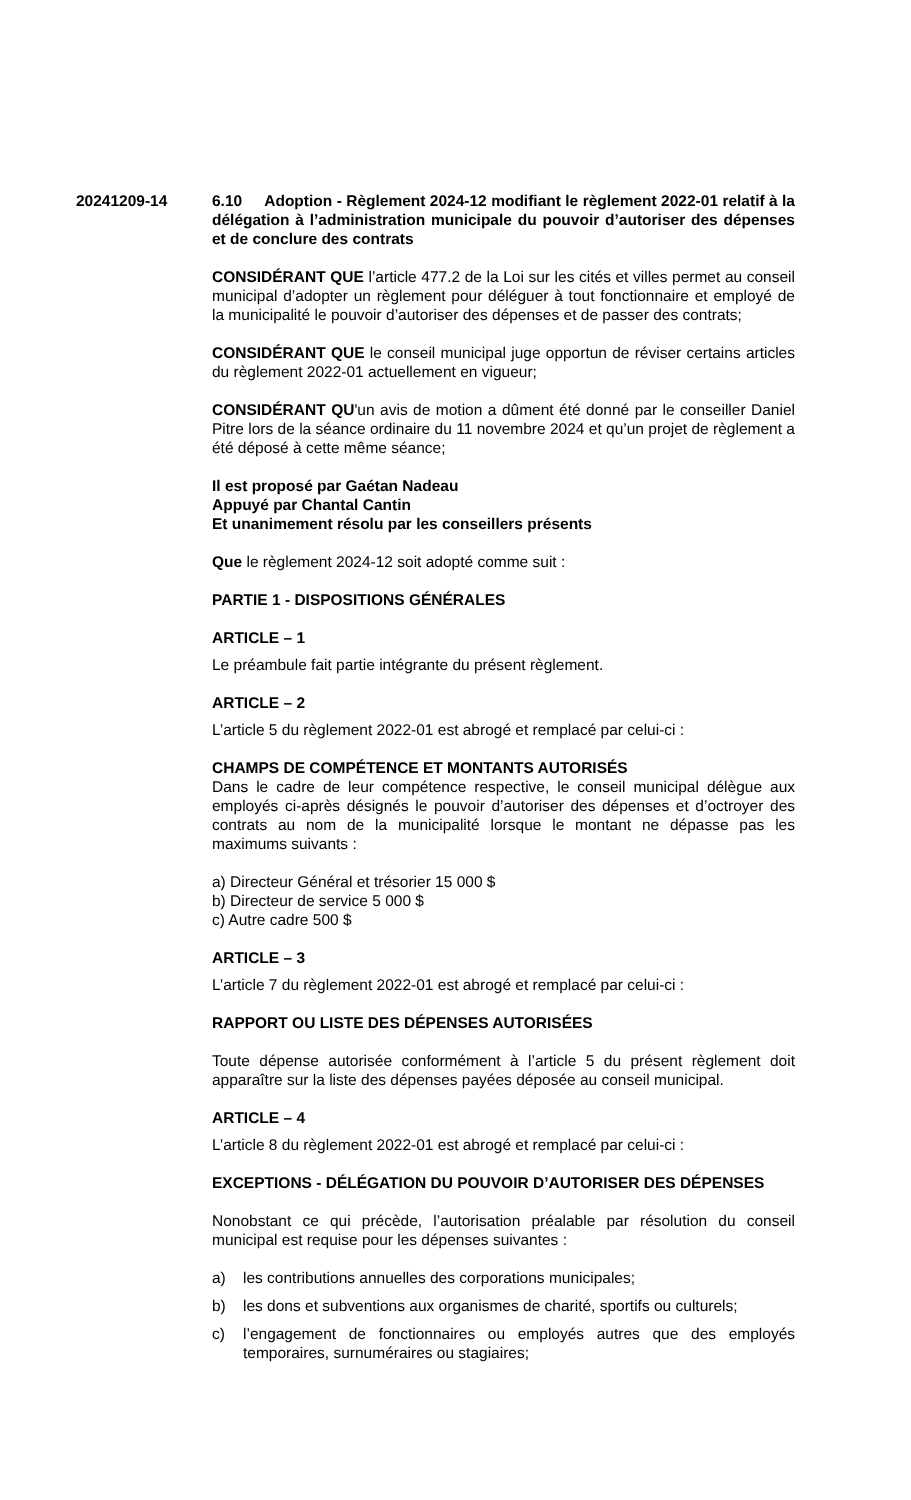20241209-14 6.10 Adoption - Règlement 2024-12 modifiant le règlement 2022-01 relatif à la délégation à l’administration municipale du pouvoir d’autoriser des dépenses et de conclure des contrats
CONSIDÉRANT QUE l’article 477.2 de la Loi sur les cités et villes permet au conseil municipal d’adopter un règlement pour déléguer à tout fonctionnaire et employé de la municipalité le pouvoir d’autoriser des dépenses et de passer des contrats;
CONSIDÉRANT QUE le conseil municipal juge opportun de réviser certains articles du règlement 2022-01 actuellement en vigueur;
CONSIDÉRANT QU'un avis de motion a dûment été donné par le conseiller Daniel Pitre lors de la séance ordinaire du 11 novembre 2024 et qu’un projet de règlement a été déposé à cette même séance;
Il est proposé par Gaétan Nadeau
Appuyé par Chantal Cantin
Et unanimement résolu par les conseillers présents
Que le règlement 2024-12 soit adopté comme suit :
PARTIE 1 - DISPOSITIONS GÉNÉRALES
ARTICLE – 1
Le préambule fait partie intégrante du présent règlement.
ARTICLE – 2
L’article 5 du règlement 2022-01 est abrogé et remplacé par celui-ci :
CHAMPS DE COMPÉTENCE ET MONTANTS AUTORISÉS
Dans le cadre de leur compétence respective, le conseil municipal délègue aux employés ci-après désignés le pouvoir d’autoriser des dépenses et d’octroyer des contrats au nom de la municipalité lorsque le montant ne dépasse pas les maximums suivants :
a) Directeur Général et trésorier 15 000 $
b) Directeur de service 5 000 $
c) Autre cadre 500 $
ARTICLE – 3
L’article 7 du règlement 2022-01 est abrogé et remplacé par celui-ci :
RAPPORT OU LISTE DES DÉPENSES AUTORISÉES
Toute dépense autorisée conformément à l’article 5 du présent règlement doit apparaître sur la liste des dépenses payées déposée au conseil municipal.
ARTICLE – 4
L’article 8 du règlement 2022-01 est abrogé et remplacé par celui-ci :
EXCEPTIONS - DÉLÉGATION DU POUVOIR D’AUTORISER DES DÉPENSES
Nonobstant ce qui précède, l’autorisation préalable par résolution du conseil municipal est requise pour les dépenses suivantes :
a) les contributions annuelles des corporations municipales;
b) les dons et subventions aux organismes de charité, sportifs ou culturels;
c) l’engagement de fonctionnaires ou employés autres que des employés temporaires, surnuméraires ou stagiaires;